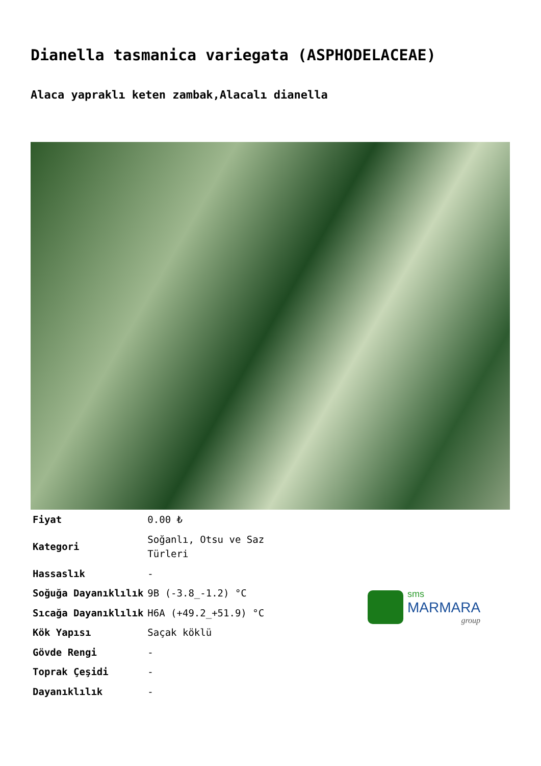Dianella tasmanica variegata (ASPHODELACEAE)
Alaca yapraklı keten zambak,Alacalı dianella
| Fiyat | 0.00 ₺ |
| Kategori | Soğanlı, Otsu ve Saz Türleri |
| Hassaslık | - |
| Soğuğa Dayanıklılık | 9B (-3.8_-1.2) °C |
| Sıcağa Dayanıklılık | H6A (+49.2_+51.9) °C |
| Kök Yapısı | Saçak köklü |
| Gövde Rengi | - |
| Toprak Çeşidi | - |
| Dayanıklılık | - |
sms
MARMARA
group